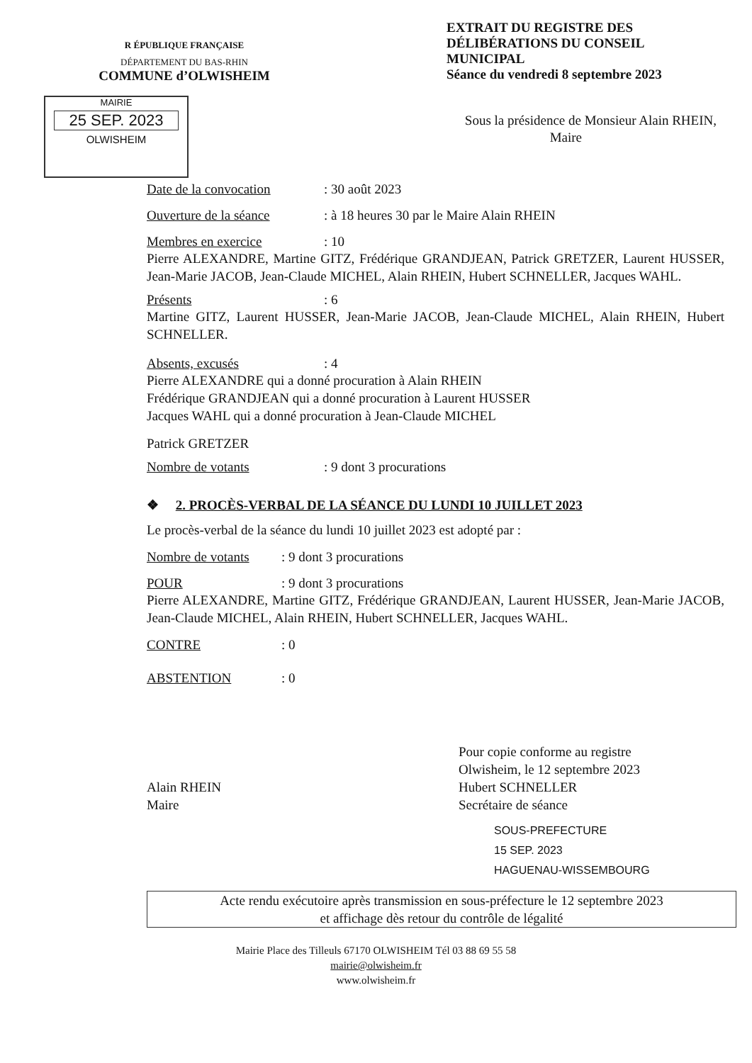R ÉPUBLIQUE FRANÇAISE
DÉPARTEMENT DU BAS-RHIN
COMMUNE d’OLWISHEIM
EXTRAIT DU REGISTRE DES DÉLIBÉRATIONS DU CONSEIL MUNICIPAL
Séance du vendredi 8 septembre 2023
MAIRIE
25 SEP. 2023
OLWISHEIM
Sous la présidence de Monsieur Alain RHEIN,
Maire
Date de la convocation: 30 août 2023
Ouverture de la séance: à 18 heures 30 par le Maire Alain RHEIN
Membres en exercice: 10
Pierre ALEXANDRE, Martine GITZ, Frédérique GRANDJEAN, Patrick GRETZER, Laurent HUSSER, Jean-Marie JACOB, Jean-Claude MICHEL, Alain RHEIN, Hubert SCHNELLER, Jacques WAHL.
Présents: 6
Martine GITZ, Laurent HUSSER, Jean-Marie JACOB, Jean-Claude MICHEL, Alain RHEIN, Hubert SCHNELLER.
Absents, excusés: 4
Pierre ALEXANDRE qui a donné procuration à Alain RHEIN
Frédérique GRANDJEAN qui a donné procuration à Laurent HUSSER
Jacques WAHL qui a donné procuration à Jean-Claude MICHEL
Patrick GRETZER
Nombre de votants: 9 dont 3 procurations
❖ 2. PROCÈS-VERBAL DE LA SÉANCE DU LUNDI 10 JUILLET 2023
Le procès-verbal de la séance du lundi 10 juillet 2023 est adopté par :
Nombre de votants: 9 dont 3 procurations
POUR: 9 dont 3 procurations
Pierre ALEXANDRE, Martine GITZ, Frédérique GRANDJEAN, Laurent HUSSER, Jean-Marie JACOB, Jean-Claude MICHEL, Alain RHEIN, Hubert SCHNELLER, Jacques WAHL.
CONTRE: 0
ABSTENTION: 0
Alain RHEIN
Maire
Pour copie conforme au registre
Olwisheim, le 12 septembre 2023
Hubert SCHNELLER
Secrétaire de séance
SOUS-PREFECTURE
15 SEP. 2023
HAGUENAU-WISSEMBOURG
Acte rendu exécutoire après transmission en sous-préfecture le 12 septembre 2023
et affichage dès retour du contrôle de légalité
Mairie Place des Tilleuls 67170 OLWISHEIM Tél 03 88 69 55 58
mairie@olwisheim.fr
www.olwisheim.fr